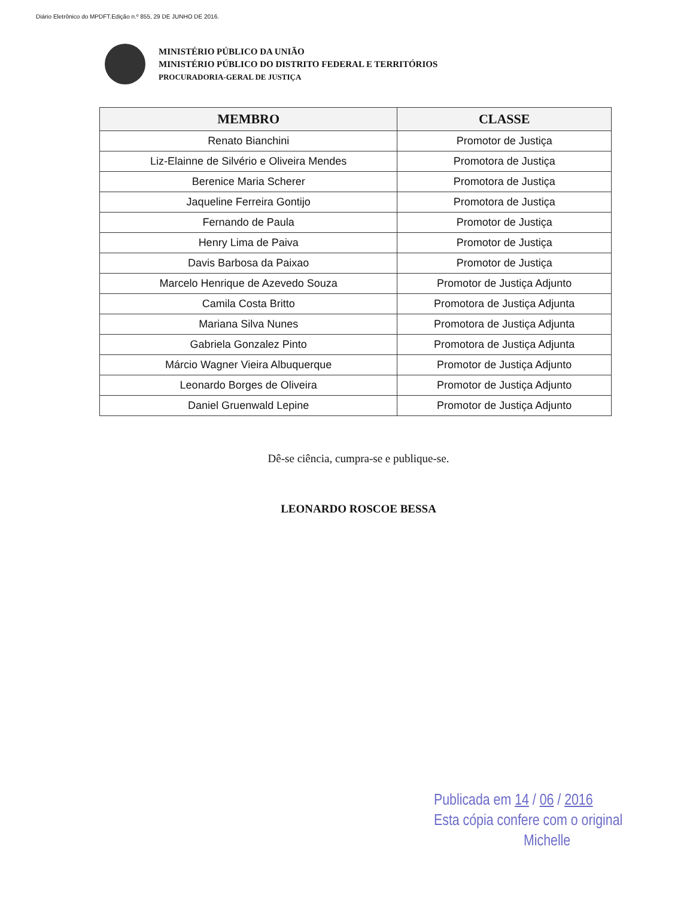Diário Eletrônico do MPDFT.Edição n.º 855, 29 DE JUNHO DE 2016.
MINISTÉRIO PÚBLICO DA UNIÃO
MINISTÉRIO PÚBLICO DO DISTRITO FEDERAL E TERRITÓRIOS
PROCURADORIA-GERAL DE JUSTIÇA
| MEMBRO | CLASSE |
| --- | --- |
| Renato Bianchini | Promotor de Justiça |
| Liz-Elainne de Silvério e Oliveira Mendes | Promotora de Justiça |
| Berenice Maria Scherer | Promotora de Justiça |
| Jaqueline Ferreira Gontijo | Promotora de Justiça |
| Fernando de Paula | Promotor de Justiça |
| Henry Lima de Paiva | Promotor de Justiça |
| Davis Barbosa da Paixao | Promotor de Justiça |
| Marcelo Henrique de Azevedo Souza | Promotor de Justiça Adjunto |
| Camila Costa Britto | Promotora de Justiça Adjunta |
| Mariana Silva Nunes | Promotora de Justiça Adjunta |
| Gabriela Gonzalez Pinto | Promotora de Justiça Adjunta |
| Márcio Wagner Vieira Albuquerque | Promotor de Justiça Adjunto |
| Leonardo Borges de Oliveira | Promotor de Justiça Adjunto |
| Daniel Gruenwald Lepine | Promotor de Justiça Adjunto |
Dê-se ciência, cumpra-se e publique-se.
LEONARDO ROSCOE BESSA
Publicada em 14 / 06 / 2016
Esta cópia confere com o original
Michelle